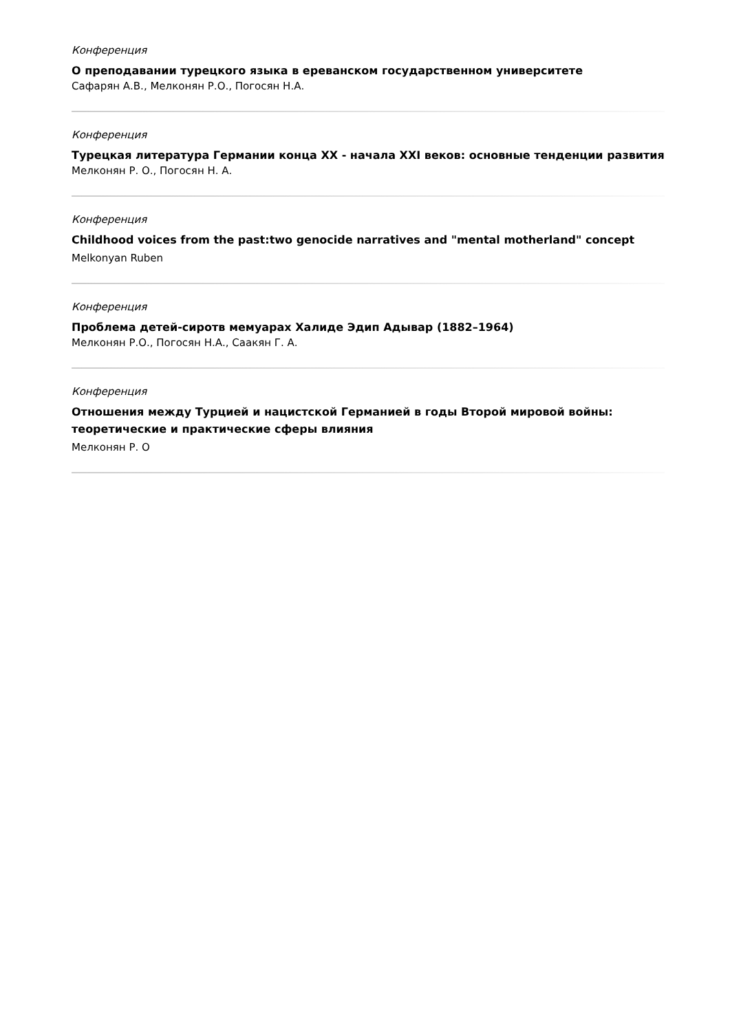Конференция
О преподавании турецкого языка в ереванском государственном университете
Сафарян А.В., Мелконян Р.О., Погосян Н.А.
Конференция
Турецкая литература Германии конца XX - начала XXI веков: основные тенденции развития
Мелконян Р. О., Погосян Н. А.
Конференция
Childhood voices from the past:two genocide narratives and "mental motherland" concept
Melkonyan Ruben
Конференция
Проблема детей-сиротв мемуарах Халиде Эдип Адывар (1882–1964)
Мелконян Р.О., Погосян Н.А., Саакян Г. А.
Конференция
Отношения между Турцией и нацистской Германией в годы Второй мировой войны: теоретические и практические сферы влияния
Мелконян Р. О